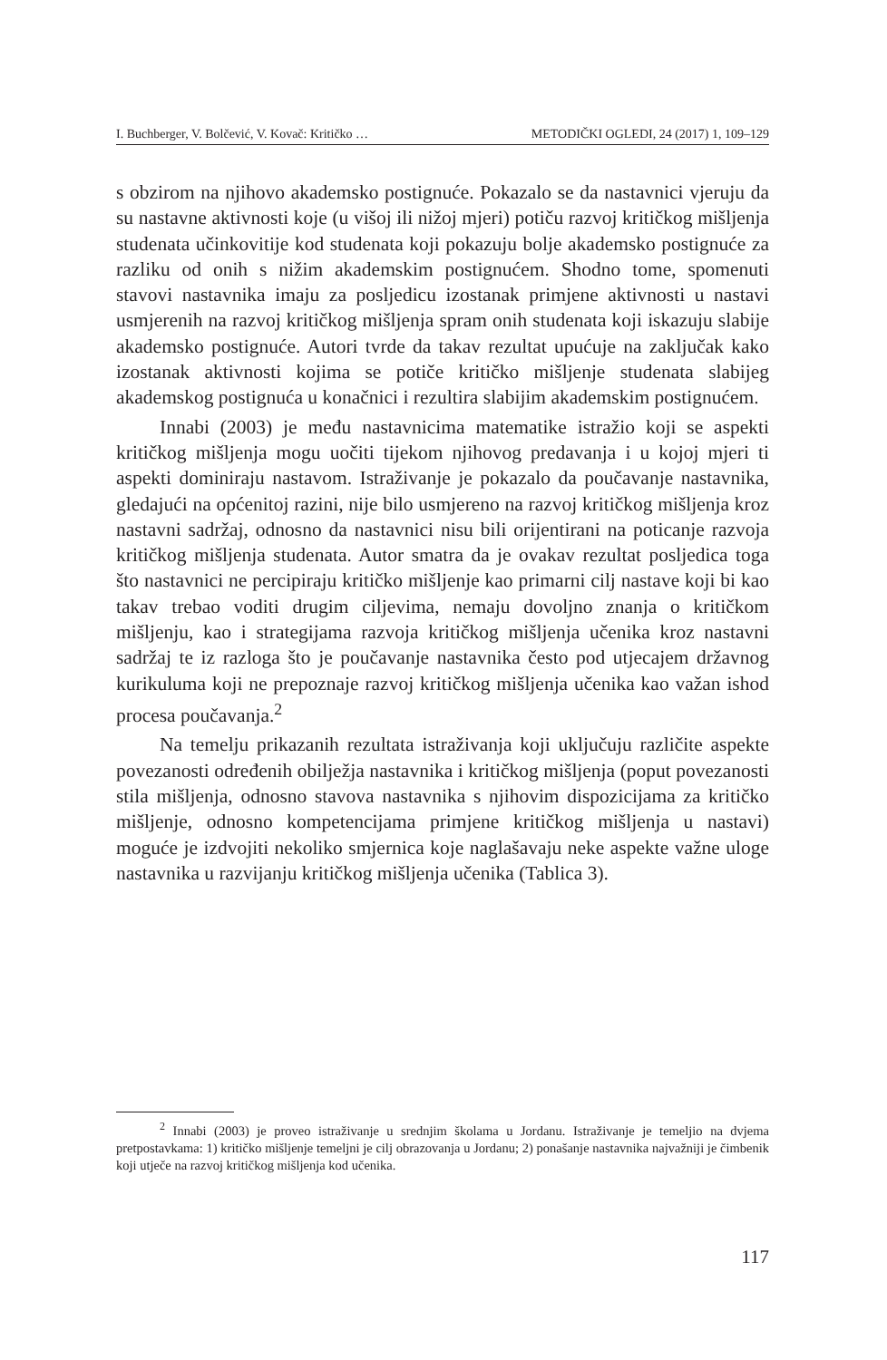I. Buchberger, V. Bolčević, V. Kovač: Kritičko … METODIČKI OGLEDI, 24 (2017) 1, 109–129
s obzirom na njihovo akademsko postignuće. Pokazalo se da nastavnici vjeruju da su nastavne aktivnosti koje (u višoj ili nižoj mjeri) potiču razvoj kritičkog mišljenja studenata učinkovitije kod studenata koji pokazuju bolje akademsko postignuće za razliku od onih s nižim akademskim postignućem. Shodno tome, spomenuti stavovi nastavnika imaju za posljedicu izostanak primjene aktivnosti u nastavi usmjerenih na razvoj kritičkog mišljenja spram onih studenata koji iskazuju slabije akademsko postignuće. Autori tvrde da takav rezultat upućuje na zaključak kako izostanak aktivnosti kojima se potiče kritičko mišljenje studenata slabijeg akademskog postignuća u konačnici i rezultira slabijim akademskim postignućem.
Innabi (2003) je među nastavnicima matematike istražio koji se aspekti kritičkog mišljenja mogu uočiti tijekom njihovog predavanja i u kojoj mjeri ti aspekti dominiraju nastavom. Istraživanje je pokazalo da poučavanje nastavnika, gledajući na općenitoj razini, nije bilo usmjereno na razvoj kritičkog mišljenja kroz nastavni sadržaj, odnosno da nastavnici nisu bili orijentirani na poticanje razvoja kritičkog mišljenja studenata. Autor smatra da je ovakav rezultat posljedica toga što nastavnici ne percipiraju kritičko mišljenje kao primarni cilj nastave koji bi kao takav trebao voditi drugim ciljevima, nemaju dovoljno znanja o kritičkom mišljenju, kao i strategijama razvoja kritičkog mišljenja učenika kroz nastavni sadržaj te iz razloga što je poučavanje nastavnika često pod utjecajem državnog kurikuluma koji ne prepoznaje razvoj kritičkog mišljenja učenika kao važan ishod procesa poučavanja.<sup>2</sup>
Na temelju prikazanih rezultata istraživanja koji uključuju različite aspekte povezanosti određenih obilježja nastavnika i kritičkog mišljenja (poput povezanosti stila mišljenja, odnosno stavova nastavnika s njihovim dispozicijama za kritičko mišljenje, odnosno kompetencijama primjene kritičkog mišljenja u nastavi) moguće je izdvojiti nekoliko smjernica koje naglašavaju neke aspekte važne uloge nastavnika u razvijanju kritičkog mišljenja učenika (Tablica 3).
<sup>2</sup> Innabi (2003) je proveo istraživanje u srednjim školama u Jordanu. Istraživanje je temeljio na dvjema pretpostavkama: 1) kritičko mišljenje temeljni je cilj obrazovanja u Jordanu; 2) ponašanje nastavnika najvažniji je čimbenik koji utječe na razvoj kritičkog mišljenja kod učenika.
117